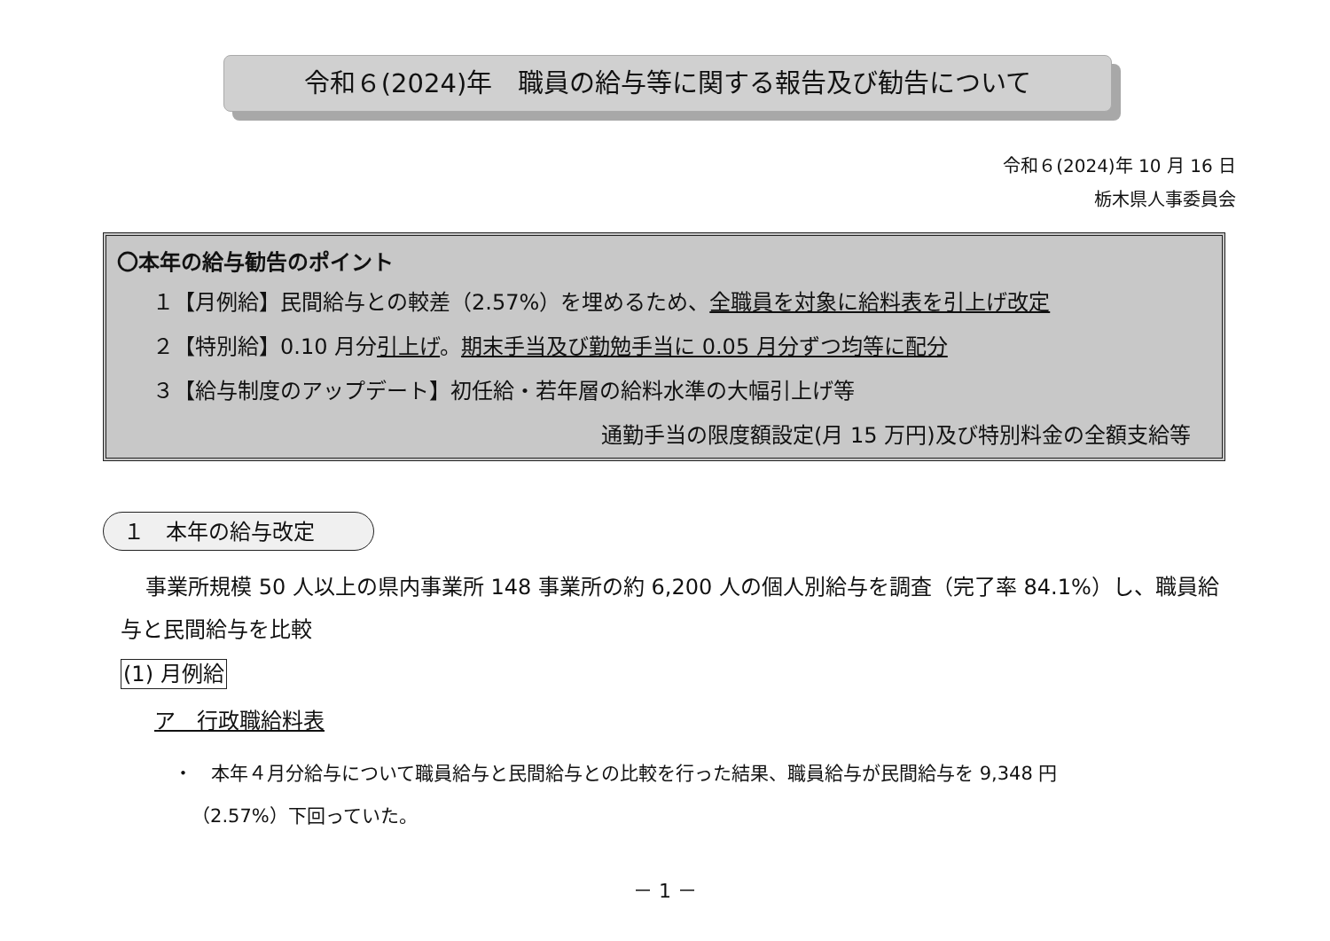令和６(2024)年　職員の給与等に関する報告及び勧告について
令和６(2024)年 10 月 16 日
栃木県人事委員会
〇本年の給与勧告のポイント
１【月例給】民間給与との較差（2.57%）を埋めるため、全職員を対象に給料表を引上げ改定
２【特別給】0.10 月分引上げ。期末手当及び勤勉手当に 0.05 月分ずつ均等に配分
３【給与制度のアップデート】初任給・若年層の給料水準の大幅引上げ等
通勤手当の限度額設定(月 15 万円)及び特別料金の全額支給等
１　本年の給与改定
事業所規模 50 人以上の県内事業所 148 事業所の約 6,200 人の個人別給与を調査（完了率 84.1%）し、職員給与と民間給与を比較
(1) 月例給
ア　行政職給料表
・　本年４月分給与について職員給与と民間給与との比較を行った結果、職員給与が民間給与を 9,348 円
（2.57%）下回っていた。
－ 1 －